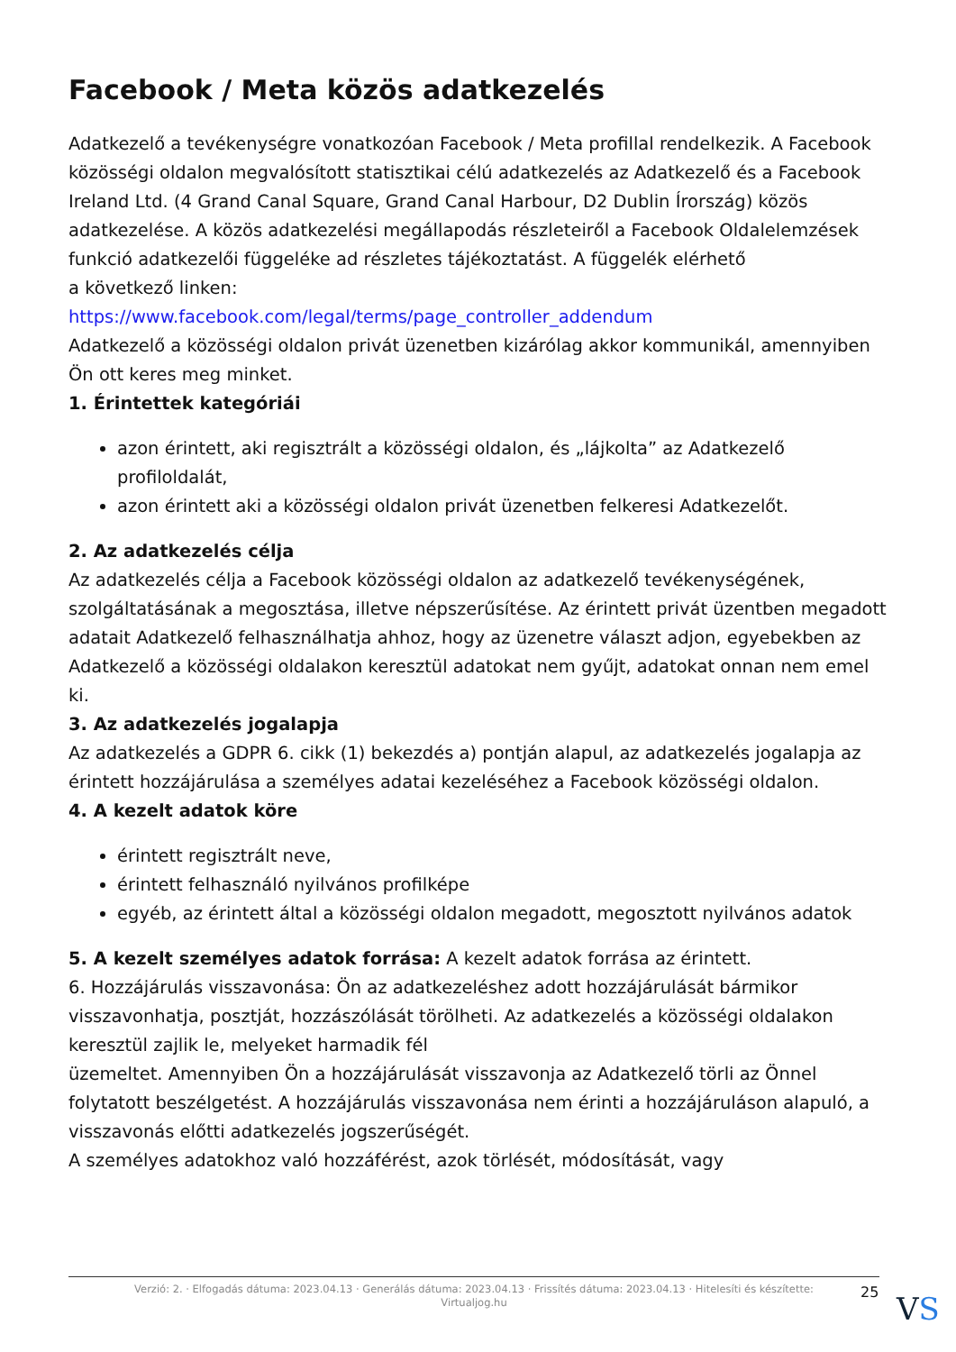Facebook / Meta közös adatkezelés
Adatkezelő a tevékenységre vonatkozóan Facebook / Meta profillal rendelkezik. A Facebook közösségi oldalon megvalósított statisztikai célú adatkezelés az Adatkezelő és a Facebook Ireland Ltd. (4 Grand Canal Square, Grand Canal Harbour, D2 Dublin Írország) közös adatkezelése. A közös adatkezelési megállapodás részleteiről a Facebook Oldalelemzések funkció adatkezelői függeléke ad részletes tájékoztatást. A függelék elérhető
a következő linken:
https://www.facebook.com/legal/terms/page_controller_addendum
Adatkezelő a közösségi oldalon privát üzenetben kizárólag akkor kommunikál, amennyiben Ön ott keres meg minket.
1. Érintettek kategóriái
azon érintett, aki regisztrált a közösségi oldalon, és „lájkolta” az Adatkezelő profiloldalát,
azon érintett aki a közösségi oldalon privát üzenetben felkeresi Adatkezelőt.
2. Az adatkezelés célja
Az adatkezelés célja a Facebook közösségi oldalon az adatkezelő tevékenységének, szolgáltatásának a megosztása, illetve népszerűsítése. Az érintett privát üzentben megadott adatait Adatkezelő felhasználhatja ahhoz, hogy az üzenetre választ adjon, egyebekben az Adatkezelő a közösségi oldalakon keresztül adatokat nem gyűjt, adatokat onnan nem emel ki.
3. Az adatkezelés jogalapja
Az adatkezelés a GDPR 6. cikk (1) bekezdés a) pontján alapul, az adatkezelés jogalapja az érintett hozzájárulása a személyes adatai kezeléséhez a Facebook közösségi oldalon.
4. A kezelt adatok köre
érintett regisztrált neve,
érintett felhasználó nyilvános profilképe
egyéb, az érintett által a közösségi oldalon megadott, megosztott nyilvános adatok
5. A kezelt személyes adatok forrása: A kezelt adatok forrása az érintett.
6. Hozzájárulás visszavonása: Ön az adatkezeléshez adott hozzájárulását bármikor visszavonhatja, posztját, hozzászólását törölheti. Az adatkezelés a közösségi oldalakon keresztül zajlik le, melyeket harmadik fél
üzemeltet. Amennyiben Ön a hozzájárulását visszavonja az Adatkezelő törli az Önnel folytatott beszélgetést. A hozzájárulás visszavonása nem érinti a hozzájáruláson alapuló, a visszavonás előtti adatkezelés jogszerűségét.
A személyes adatokhoz való hozzáférést, azok törlését, módosítását, vagy
Verzió: 2. · Elfogadás dátuma: 2023.04.13 · Generálás dátuma: 2023.04.13 · Frissítés dátuma: 2023.04.13 · Hitelesíti és készítette:
Virtualjog.hu
25 VS